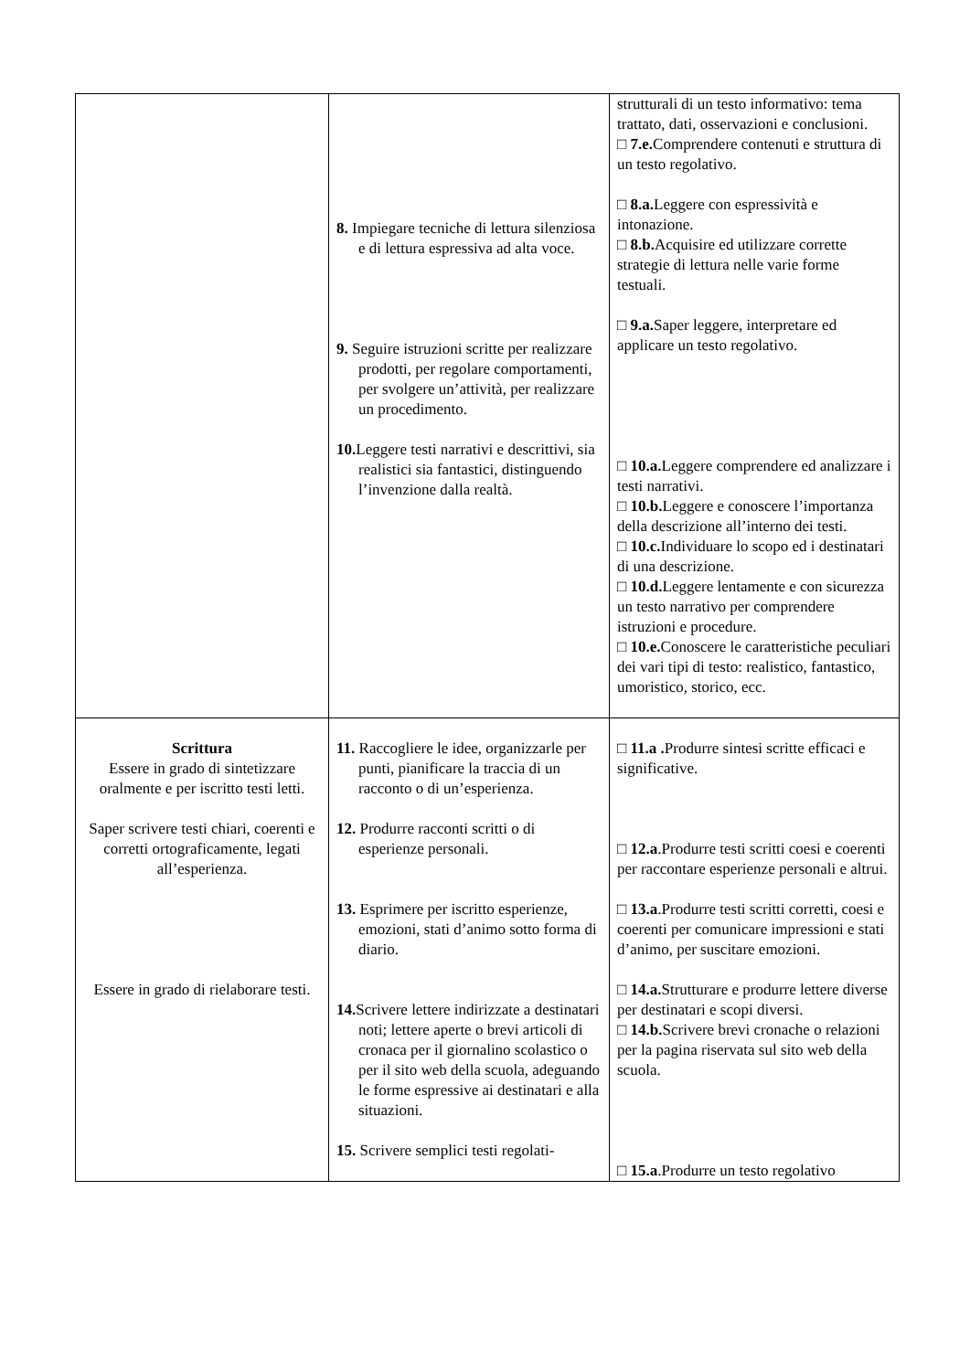| | 8. Impiegare tecniche di lettura silenziosa e di lettura espressiva ad alta voce. 9. Seguire istruzioni scritte per realizzare prodotti, per regolare comportamenti, per svolgere un’attività, per realizzare un procedimento. 10. Leggere testi narrativi e descrittivi, sia realistici sia fantastici, distinguendo l’invenzione dalla realtà. | strutturali di un testo informativo: tema trattato, dati, osservazioni e conclusioni. □ 7.e. Comprendere contenuti e struttura di un testo regolativo. □ 8.a. Leggere con espressività e intonazione. □ 8.b. Acquisire ed utilizzare corrette strategie di lettura nelle varie forme testuali. □ 9.a. Saper leggere, interpretare ed applicare un testo regolativo. □ 10.a. Leggere comprendere ed analizzare i testi narrativi. □ 10.b. Leggere e conoscere l’importanza della descrizione all’interno dei testi. □ 10.c. Individuare lo scopo ed i destinatari di una descrizione. □ 10.d. Leggere lentamente e con sicurezza un testo narrativo per comprendere istruzioni e procedure. □ 10.e. Conoscere le caratteristiche peculiari dei vari tipi di testo: realistico, fantastico, umoristico, storico, ecc. |
| Scrittura Essere in grado di sintetizzare oralmente e per iscritto testi letti. Saper scrivere testi chiari, coerenti e corretti ortograficamente, legati all’esperienza. Essere in grado di rielaborare testi. | 11. Raccogliere le idee, organizzarle per punti, pianificare la traccia di un racconto o di un’esperienza. 12. Produrre racconti scritti o di esperienze personali. 13. Esprimere per iscritto esperienze, emozioni, stati d’animo sotto forma di diario. 14. Scrivere lettere indirizzate a destinatari noti; lettere aperte o brevi articoli di cronaca per il giornalino scolastico o per il sito web della scuola, adeguando le forme espressive ai destinatari e alla situazioni. 15. Scrivere semplici testi regolati- | □ 11.a . Produrre sintesi scritte efficaci e significative. □ 12.a .Produrre testi scritti coesi e coerenti per raccontare esperienze personali e altrui. □ 13.a .Produrre testi scritti corretti, coesi e coerenti per comunicare impressioni e stati d’animo, per suscitare emozioni. □ 14.a. Strutturare e produrre lettere diverse per destinatari e scopi diversi. □ 14.b. Scrivere brevi cronache o relazioni per la pagina riservata sul sito web della scuola. □ 15.a .Produrre un testo regolativo |